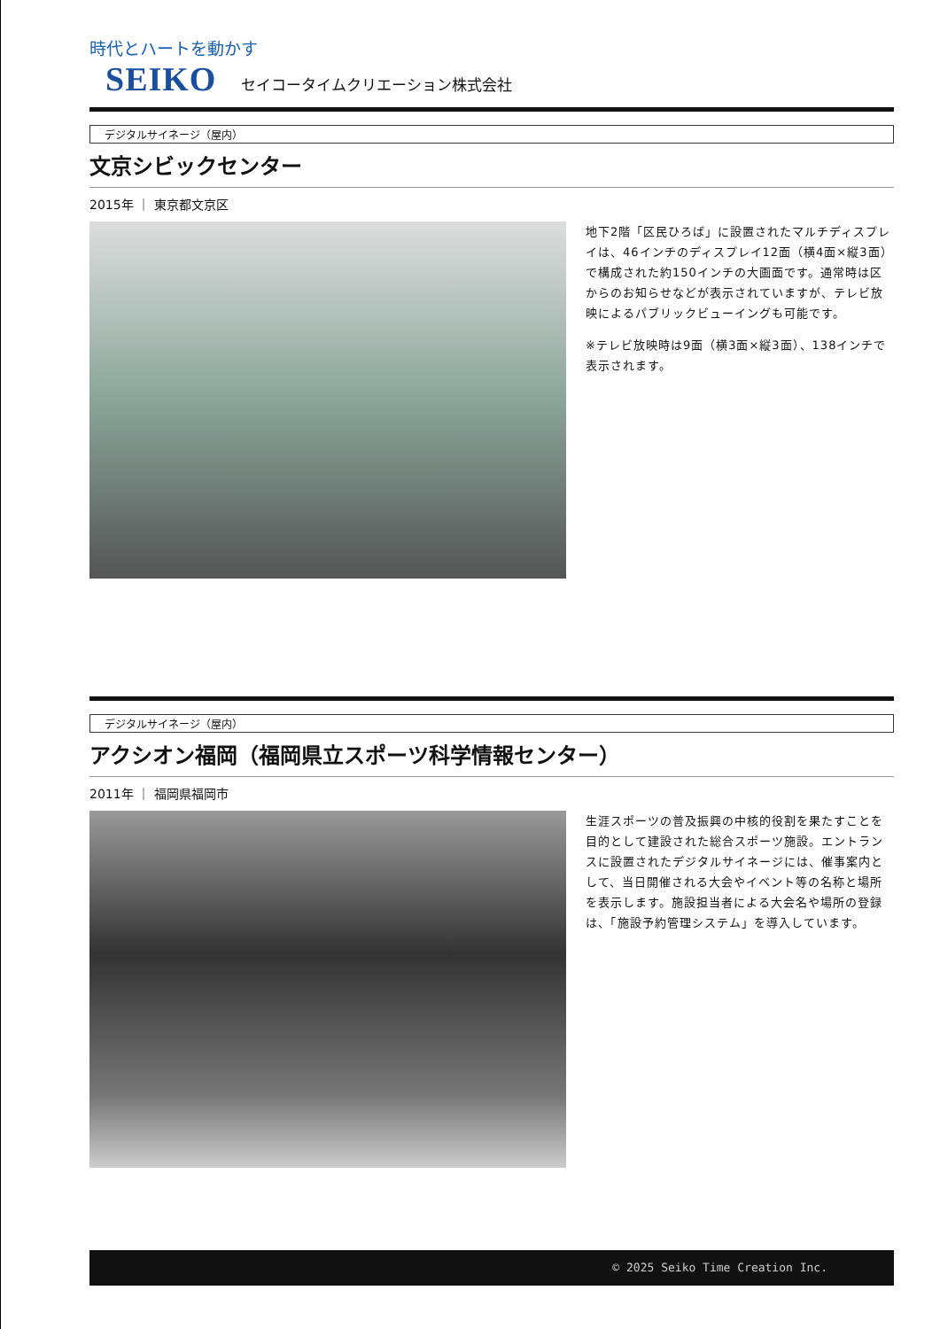時代とハートを動かす
SEIKO セイコータイムクリエーション株式会社
デジタルサイネージ（屋内）
文京シビックセンター
2015年 ｜ 東京都文京区
地下2階「区民ひろば」に設置されたマルチディスプレイは、46インチのディスプレイ12面（横4面×縦3面）で構成された約150インチの大画面です。通常時は区からのお知らせなどが表示されていますが、テレビ放映によるパブリックビューイングも可能です。
※テレビ放映時は9面（横3面×縦3面）、138インチで表示されます。
デジタルサイネージ（屋内）
アクシオン福岡（福岡県立スポーツ科学情報センター）
2011年 ｜ 福岡県福岡市
生涯スポーツの普及振興の中核的役割を果たすことを目的として建設された総合スポーツ施設。エントランスに設置されたデジタルサイネージには、催事案内として、当日開催される大会やイベント等の名称と場所を表示します。施設担当者による大会名や場所の登録は、「施設予約管理システム」を導入しています。
© 2025 Seiko Time Creation Inc.